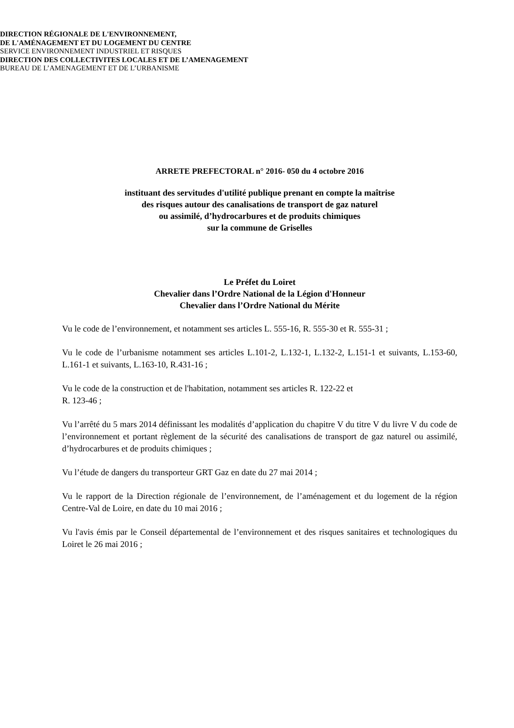DIRECTION RÉGIONALE DE L'ENVIRONNEMENT,
DE L'AMÉNAGEMENT ET DU LOGEMENT DU CENTRE
SERVICE ENVIRONNEMENT INDUSTRIEL ET RISQUES
DIRECTION DES COLLECTIVITES LOCALES ET DE L’AMENAGEMENT
BUREAU DE L’AMENAGEMENT ET DE L’URBANISME
ARRETE PREFECTORAL n° 2016- 050 du 4 octobre 2016
instituant des servitudes d'utilité publique prenant en compte la maîtrise
des risques autour des canalisations de transport de gaz naturel
ou assimilé, d’hydrocarbures et de produits chimiques
sur la commune de Griselles
Le Préfet du Loiret
Chevalier dans l’Ordre National de la Légion d'Honneur
Chevalier dans l’Ordre National du Mérite
Vu le code de l’environnement, et notamment ses articles L. 555-16, R. 555-30 et R. 555-31 ;
Vu le code de l’urbanisme notamment ses articles L.101-2, L.132-1, L.132-2, L.151-1 et suivants, L.153-60, L.161-1 et suivants, L.163-10, R.431-16 ;
Vu le code de la construction et de l'habitation, notamment ses articles R. 122-22 et
R. 123-46 ;
Vu l’arrêté du 5 mars 2014 définissant les modalités d’application du chapitre V du titre V du livre V du code de l’environnement et portant règlement de la sécurité des canalisations de transport de gaz naturel ou assimilé, d’hydrocarbures et de produits chimiques ;
Vu l’étude de dangers du transporteur GRT Gaz en date du 27 mai 2014 ;
Vu le rapport de la Direction régionale de l’environnement, de l’aménagement et du logement de la région Centre-Val de Loire, en date du 10 mai 2016 ;
Vu l'avis émis par le Conseil départemental de l’environnement et des risques sanitaires et technologiques du Loiret le 26 mai 2016 ;